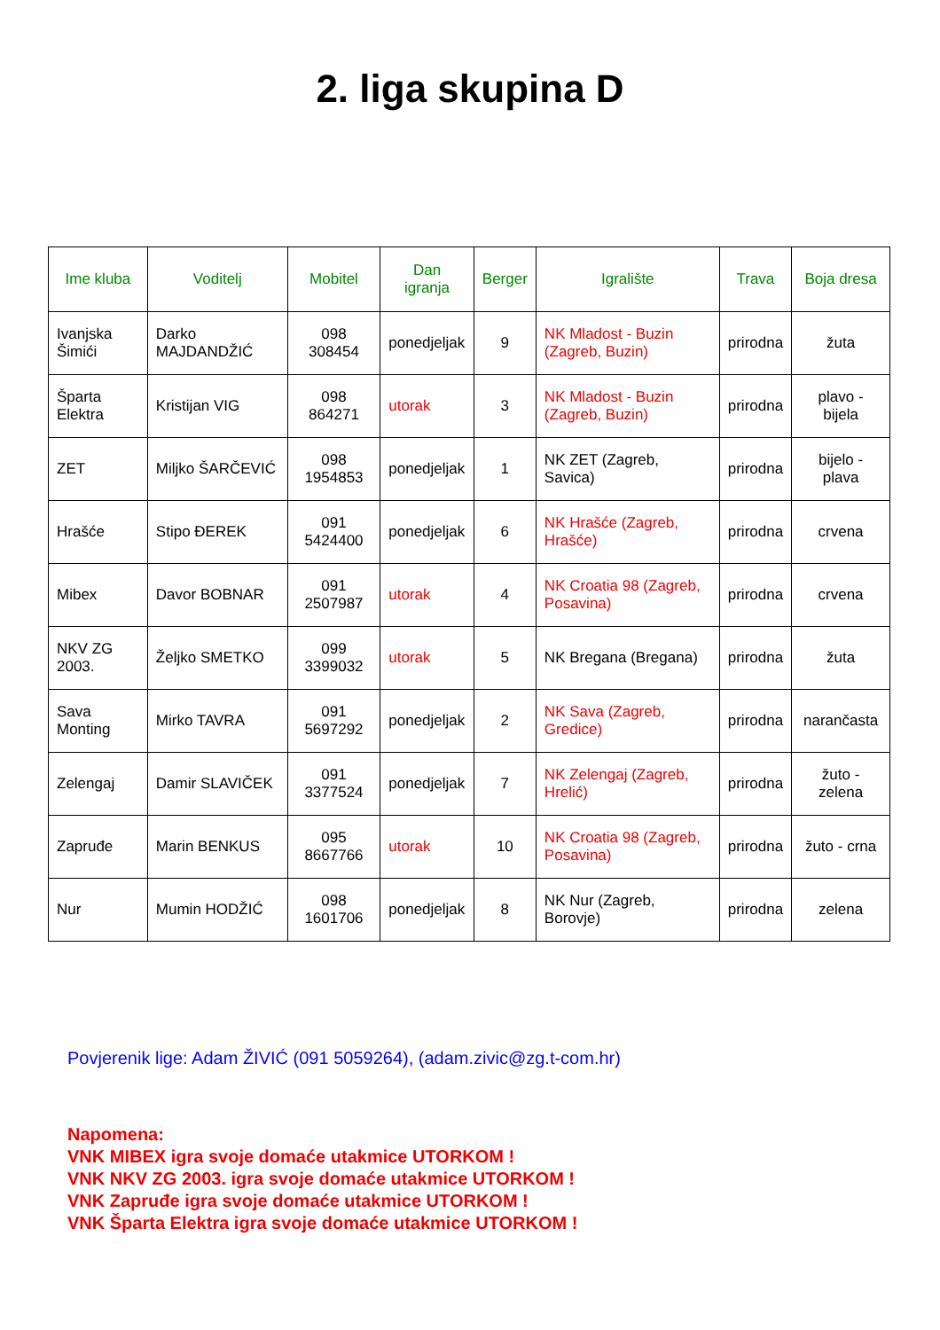2. liga skupina D
| Ime kluba | Voditelj | Mobitel | Dan igranja | Berger | Igralište | Trava | Boja dresa |
| --- | --- | --- | --- | --- | --- | --- | --- |
| Ivanjska Šimići | Darko MAJDANDŽIĆ | 098 308454 | ponedjeljak | 9 | NK Mladost - Buzin (Zagreb, Buzin) | prirodna | žuta |
| Šparta Elektra | Kristijan VIG | 098 864271 | utorak | 3 | NK Mladost - Buzin (Zagreb, Buzin) | prirodna | plavo - bijela |
| ZET | Miljko ŠARČEVIĆ | 098 1954853 | ponedjeljak | 1 | NK ZET (Zagreb, Savica) | prirodna | bijelo - plava |
| Hrašće | Stipo ĐEREK | 091 5424400 | ponedjeljak | 6 | NK Hrašće (Zagreb, Hrašće) | prirodna | crvena |
| Mibex | Davor BOBNAR | 091 2507987 | utorak | 4 | NK Croatia 98 (Zagreb, Posavina) | prirodna | crvena |
| NKV ZG 2003. | Željko SMETKO | 099 3399032 | utorak | 5 | NK Bregana (Bregana) | prirodna | žuta |
| Sava Monting | Mirko TAVRA | 091 5697292 | ponedjeljak | 2 | NK Sava (Zagreb, Gredice) | prirodna | narančasta |
| Zelengaj | Damir SLAVIČEK | 091 3377524 | ponedjeljak | 7 | NK Zelengaj (Zagreb, Hrelić) | prirodna | žuto - zelena |
| Zapruđe | Marin BENKUS | 095 8667766 | utorak | 10 | NK Croatia 98 (Zagreb, Posavina) | prirodna | žuto - crna |
| Nur | Mumin HODŽIĆ | 098 1601706 | ponedjeljak | 8 | NK Nur (Zagreb, Borovje) | prirodna | zelena |
Povjerenik lige: Adam ŽIVIĆ (091 5059264), (adam.zivic@zg.t-com.hr)
Napomena:
VNK MIBEX igra svoje domaće utakmice UTORKOM !
VNK NKV ZG 2003. igra svoje domaće utakmice UTORKOM !
VNK Zapruđe igra svoje domaće utakmice UTORKOM !
VNK Šparta Elektra igra svoje domaće utakmice UTORKOM !